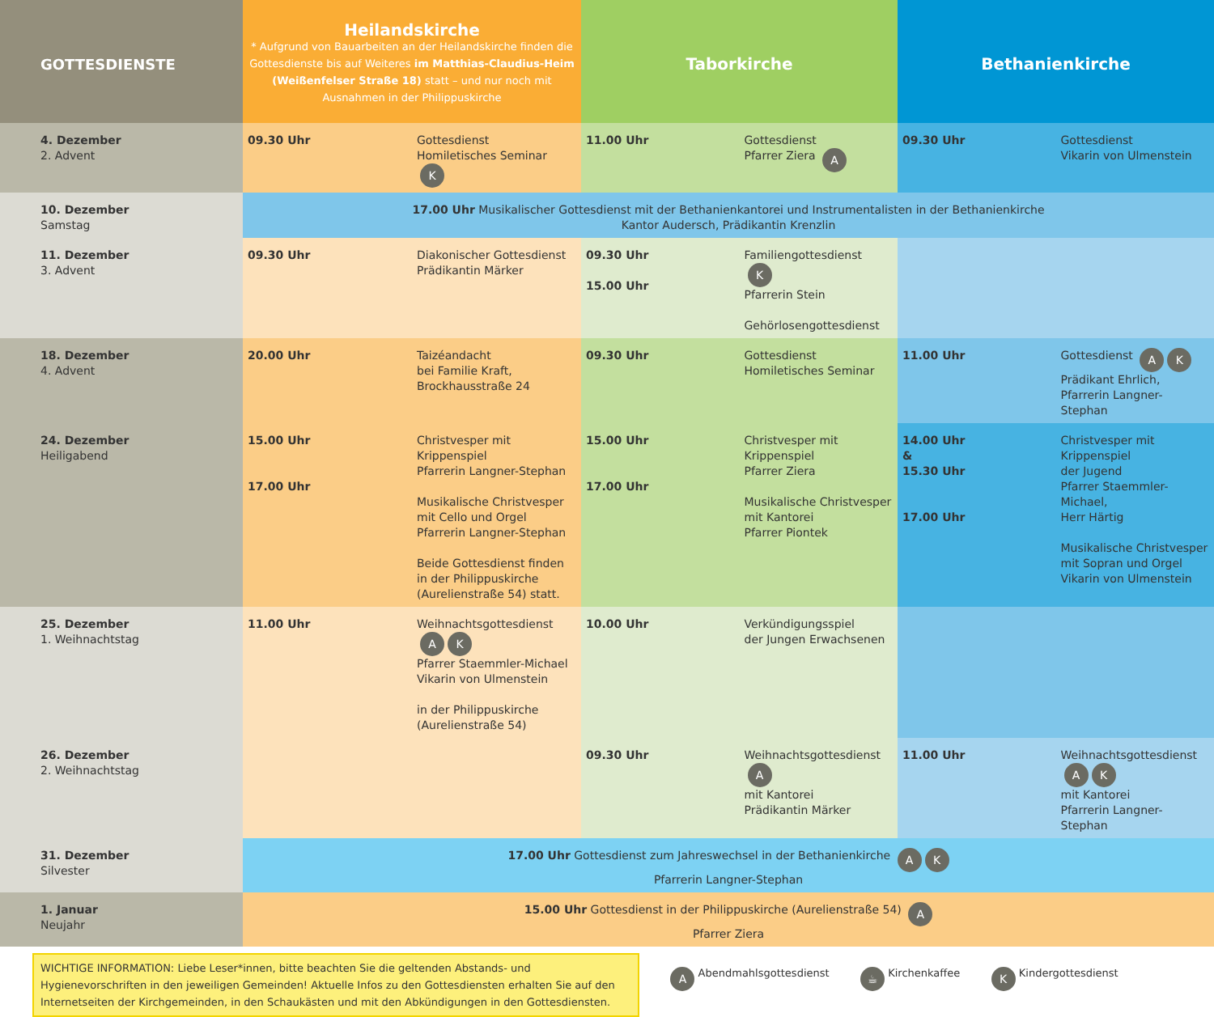| GOTTESDIENSTE | Heilandskirche * Aufgrund von Bauarbeiten an der Heilandskirche finden die Gottesdienste bis auf Weiteres im Matthias-Claudius-Heim (Weißenfelser Straße 18) statt – und nur noch mit Ausnahmen in der Philippuskirche | | Taborkirche | | Bethanienkirche | |
| --- | --- | --- | --- | --- | --- | --- |
| 4. Dezember 2. Advent | 09.30 Uhr | Gottesdienst Homiletisches Seminar K | 11.00 Uhr | Gottesdienst Pfarrer Ziera A | 09.30 Uhr | Gottesdienst Vikarin von Ulmenstein |
| 10. Dezember Samstag | 17.00 Uhr Musikalischer Gottesdienst mit der Bethanienkantorei und Instrumentalisten in der Bethanienkirche Kantor Audersch, Prädikantin Krenzlin | | | | | |
| 11. Dezember 3. Advent | 09.30 Uhr | Diakonischer Gottesdienst Prädikantin Märker | 09.30 Uhr 15.00 Uhr | Familiengottesdienst K Pfarrerin Stein Gehörlosengottesdienst | | |
| 18. Dezember 4. Advent | 20.00 Uhr | Taizéandacht bei Familie Kraft, Brockhausstraße 24 | 09.30 Uhr | Gottesdienst Homiletisches Seminar | 11.00 Uhr | Gottesdienst A K Prädikant Ehrlich, Pfarrerin Langner-Stephan |
| 24. Dezember Heiligabend | 15.00 Uhr 17.00 Uhr | Christvesper mit Krippenspiel Pfarrerin Langner-Stephan Musikalische Christvesper mit Cello und Orgel Pfarrerin Langner-Stephan Beide Gottesdienst finden in der Philippuskirche (Aurelienstraße 54) statt. | 15.00 Uhr 17.00 Uhr | Christvesper mit Krippenspiel Pfarrer Ziera Musikalische Christvesper mit Kantorei Pfarrer Piontek | 14.00 Uhr & 15.30 Uhr 17.00 Uhr | Christvesper mit Krippenspiel der Jugend Pfarrer Staemmler-Michael, Herr Härtig Musikalische Christvesper mit Sopran und Orgel Vikarin von Ulmenstein |
| 25. Dezember 1. Weihnachtstag | 11.00 Uhr | Weihnachtsgottesdienst A K Pfarrer Staemmler-Michael Vikarin von Ulmenstein in der Philippuskirche (Aurelienstraße 54) | 10.00 Uhr | Verkündigungsspiel der Jungen Erwachsenen | | |
| 26. Dezember 2. Weihnachtstag | | | 09.30 Uhr | Weihnachtsgottesdienst A mit Kantorei Prädikantin Märker | 11.00 Uhr | Weihnachtsgottesdienst A K mit Kantorei Pfarrerin Langner-Stephan |
| 31. Dezember Silvester | 17.00 Uhr Gottesdienst zum Jahreswechsel in der Bethanienkirche A K Pfarrerin Langner-Stephan | | | | | |
| 1. Januar Neujahr | 15.00 Uhr Gottesdienst in der Philippuskirche (Aurelienstraße 54) A Pfarrer Ziera | | | | | |
WICHTIGE INFORMATION: Liebe Leser*innen, bitte beachten Sie die geltenden Abstands- und Hygienevorschriften in den jeweiligen Gemeinden! Aktuelle Infos zu den Gottesdiensten erhalten Sie auf den Internetseiten der Kirchgemeinden, in den Schaukästen und mit den Abkündigungen in den Gottesdiensten.
A Abendmahlsgottesdienst
☕ Kirchenkaffee
K Kindergottesdienst